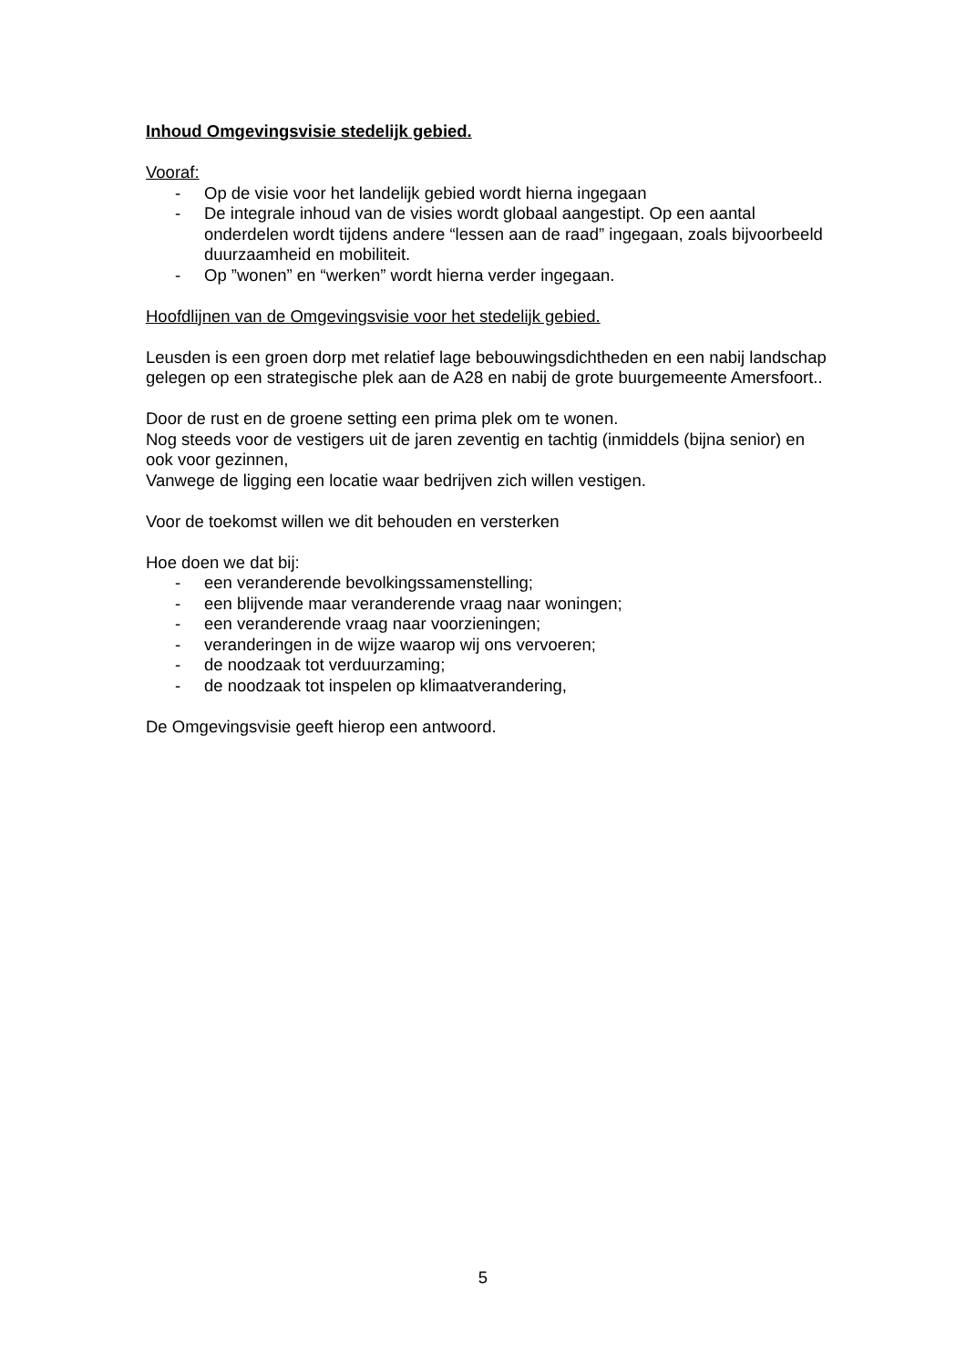Inhoud Omgevingsvisie stedelijk gebied.
Vooraf:
- Op de visie voor het landelijk gebied wordt hierna ingegaan
- De integrale inhoud van de visies wordt globaal aangestipt. Op een aantal onderdelen wordt tijdens andere “lessen aan de raad” ingegaan, zoals bijvoorbeeld duurzaamheid en mobiliteit.
- Op ”wonen” en “werken” wordt hierna verder ingegaan.
Hoofdlijnen van de Omgevingsvisie voor het stedelijk gebied.
Leusden is een groen dorp met relatief lage bebouwingsdichtheden en een nabij landschap gelegen op een strategische plek aan de A28 en nabij de grote buurgemeente Amersfoort..
Door de rust en de groene setting een prima plek om te wonen.
Nog steeds voor de vestigers uit de jaren zeventig en tachtig (inmiddels (bijna senior) en ook voor gezinnen,
Vanwege de ligging een locatie waar bedrijven zich willen vestigen.
Voor de toekomst willen we dit behouden en versterken
Hoe doen we dat bij:
- een veranderende bevolkingssamenstelling;
- een blijvende maar veranderende vraag naar woningen;
- een veranderende vraag naar voorzieningen;
- veranderingen in de wijze waarop wij ons vervoeren;
- de noodzaak tot verduurzaming;
- de noodzaak tot inspelen op klimaatverandering,
De Omgevingsvisie geeft hierop een antwoord.
5